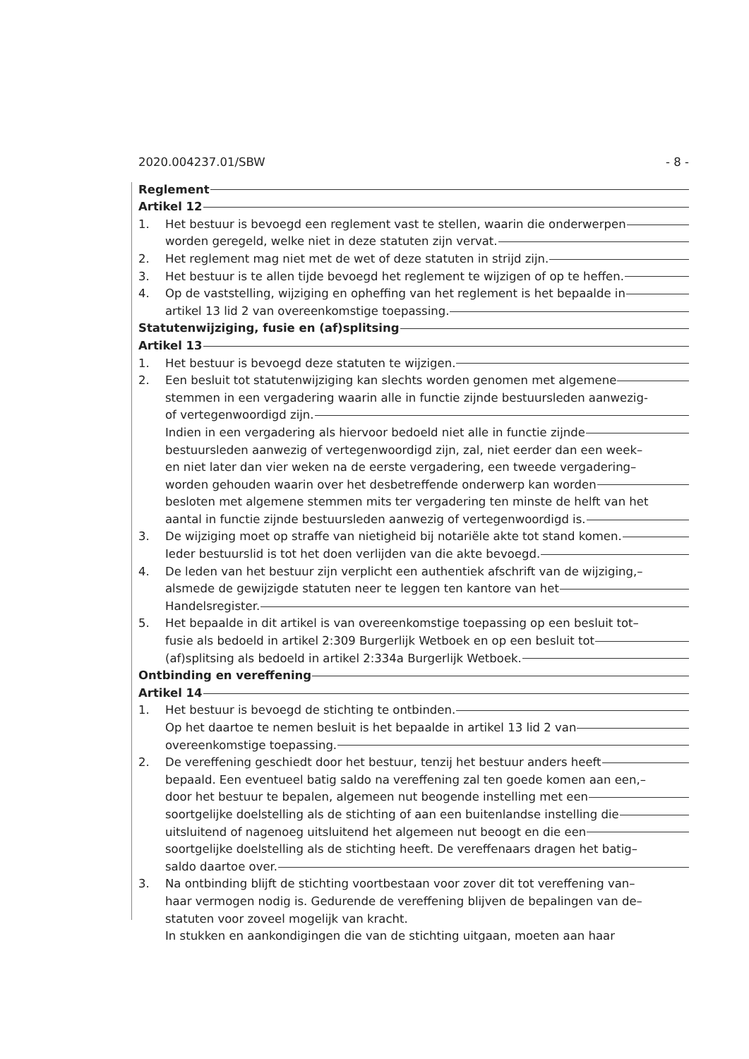2020.004237.01/SBW - 8 -
Reglement
Artikel 12
1. Het bestuur is bevoegd een reglement vast te stellen, waarin die onderwerpen
worden geregeld, welke niet in deze statuten zijn vervat.
2. Het reglement mag niet met de wet of deze statuten in strijd zijn.
3. Het bestuur is te allen tijde bevoegd het reglement te wijzigen of op te heffen.
4. Op de vaststelling, wijziging en opheffing van het reglement is het bepaalde in
artikel 13 lid 2 van overeenkomstige toepassing.
Statutenwijziging, fusie en (af)splitsing
Artikel 13
1. Het bestuur is bevoegd deze statuten te wijzigen.
2. Een besluit tot statutenwijziging kan slechts worden genomen met algemene
stemmen in een vergadering waarin alle in functie zijnde bestuursleden aanwezig-
of vertegenwoordigd zijn.
Indien in een vergadering als hiervoor bedoeld niet alle in functie zijnde
bestuursleden aanwezig of vertegenwoordigd zijn, zal, niet eerder dan een week–
en niet later dan vier weken na de eerste vergadering, een tweede vergadering–
worden gehouden waarin over het desbetreffende onderwerp kan worden
besloten met algemene stemmen mits ter vergadering ten minste de helft van het
aantal in functie zijnde bestuursleden aanwezig of vertegenwoordigd is.
3. De wijziging moet op straffe van nietigheid bij notariële akte tot stand komen.
Ieder bestuurslid is tot het doen verlijden van die akte bevoegd.
4. De leden van het bestuur zijn verplicht een authentiek afschrift van de wijziging,–
alsmede de gewijzigde statuten neer te leggen ten kantore van het
Handelsregister.
5. Het bepaalde in dit artikel is van overeenkomstige toepassing op een besluit tot–
fusie als bedoeld in artikel 2:309 Burgerlijk Wetboek en op een besluit tot
(af)splitsing als bedoeld in artikel 2:334a Burgerlijk Wetboek.
Ontbinding en vereffening
Artikel 14
1. Het bestuur is bevoegd de stichting te ontbinden.
Op het daartoe te nemen besluit is het bepaalde in artikel 13 lid 2 van
overeenkomstige toepassing.
2. De vereffening geschiedt door het bestuur, tenzij het bestuur anders heeft
bepaald. Een eventueel batig saldo na vereffening zal ten goede komen aan een,–
door het bestuur te bepalen, algemeen nut beogende instelling met een
soortgelijke doelstelling als de stichting of aan een buitenlandse instelling die
uitsluitend of nagenoeg uitsluitend het algemeen nut beoogt en die een
soortgelijke doelstelling als de stichting heeft. De vereffenaars dragen het batig–
saldo daartoe over.
3. Na ontbinding blijft de stichting voortbestaan voor zover dit tot vereffening van–
haar vermogen nodig is. Gedurende de vereffening blijven de bepalingen van de–
statuten voor zoveel mogelijk van kracht.
In stukken en aankondigingen die van de stichting uitgaan, moeten aan haar